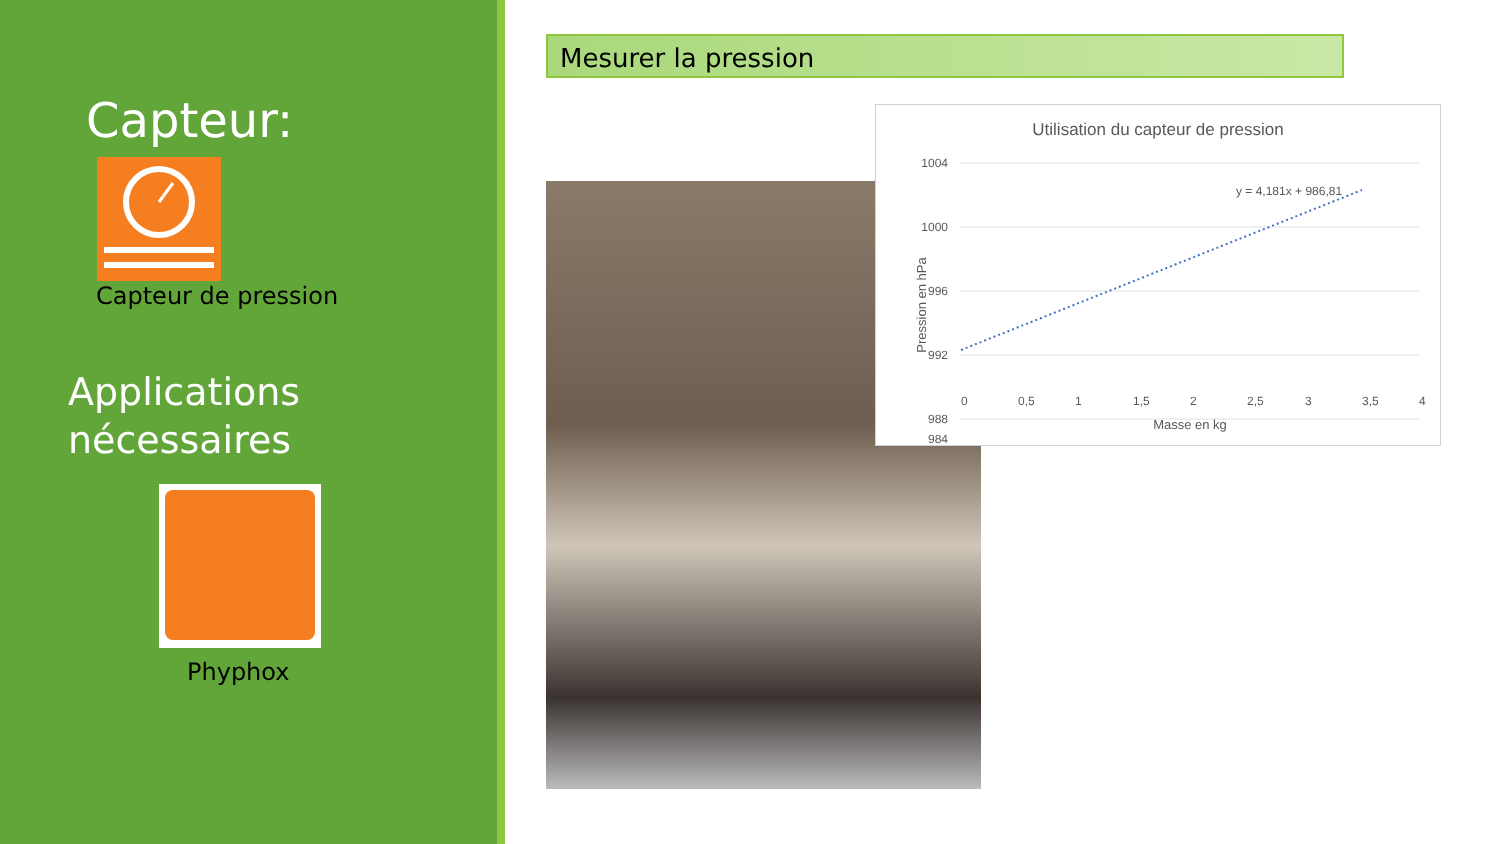Capteur:
Capteur de pression
Applications
nécessaires
Phyphox
Mesurer la pression
Utilisation du capteur de pression
1004
1000
996
992
988
984
0
0,5
1
1,5
2
2,5
3
3,5
4
Masse en kg
Pression en hPa
y = 4,181x + 986,81